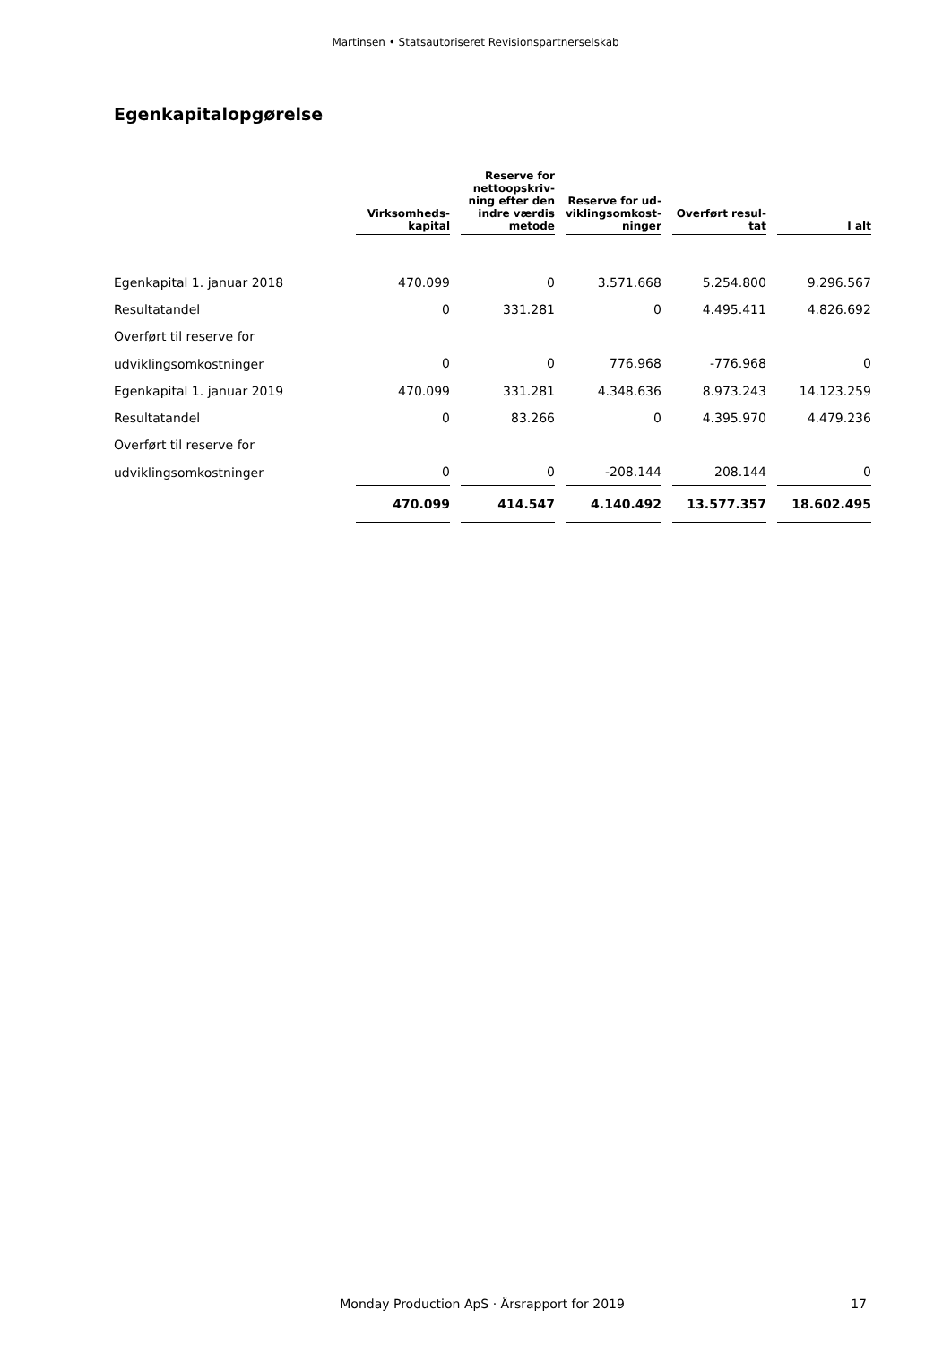Martinsen • Statsautoriseret Revisionspartnerselskab
Egenkapitalopgørelse
| | Virksomheds- kapital | | Reserve for nettoopskriv- ning efter den indre værdis metode | | Reserve for ud- viklingsomkost- ninger | | Overført resul- tat | | I alt |
| --- | --- | --- | --- | --- | --- | --- | --- | --- | --- |
| Egenkapital 1. januar 2018 | 470.099 | | 0 | | 3.571.668 | | 5.254.800 | | 9.296.567 |
| Resultatandel | 0 | | 331.281 | | 0 | | 4.495.411 | | 4.826.692 |
| Overført til reserve for | | | | | | | | | |
| udviklingsomkostninger | 0 | | 0 | | 776.968 | | -776.968 | | 0 |
| Egenkapital 1. januar 2019 | 470.099 | | 331.281 | | 4.348.636 | | 8.973.243 | | 14.123.259 |
| Resultatandel | 0 | | 83.266 | | 0 | | 4.395.970 | | 4.479.236 |
| Overført til reserve for | | | | | | | | | |
| udviklingsomkostninger | 0 | | 0 | | -208.144 | | 208.144 | | 0 |
| | 470.099 | | 414.547 | | 4.140.492 | | 13.577.357 | | 18.602.495 |
Monday Production ApS · Årsrapport for 2019 17